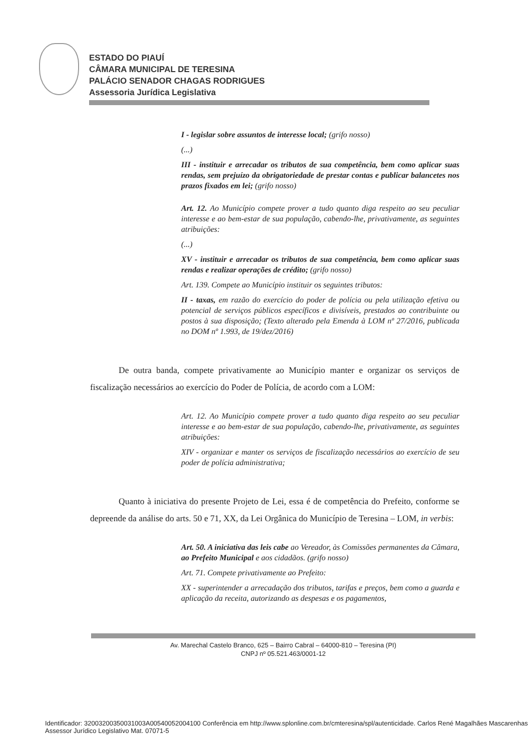ESTADO DO PIAUÍ
CÂMARA MUNICIPAL DE TERESINA
PALÁCIO SENADOR CHAGAS RODRIGUES
Assessoria Jurídica Legislativa
I - legislar sobre assuntos de interesse local; (grifo nosso)
(...)
III - instituir e arrecadar os tributos de sua competência, bem como aplicar suas rendas, sem prejuízo da obrigatoriedade de prestar contas e publicar balancetes nos prazos fixados em lei; (grifo nosso)
Art. 12. Ao Município compete prover a tudo quanto diga respeito ao seu peculiar interesse e ao bem-estar de sua população, cabendo-lhe, privativamente, as seguintes atribuições:
(...)
XV - instituir e arrecadar os tributos de sua competência, bem como aplicar suas rendas e realizar operações de crédito; (grifo nosso)
Art. 139. Compete ao Município instituir os seguintes tributos:
II - taxas, em razão do exercício do poder de polícia ou pela utilização efetiva ou potencial de serviços públicos específicos e divisíveis, prestados ao contribuinte ou postos à sua disposição; (Texto alterado pela Emenda à LOM nº 27/2016, publicada no DOM nº 1.993, de 19/dez/2016)
De outra banda, compete privativamente ao Município manter e organizar os serviços de fiscalização necessários ao exercício do Poder de Polícia, de acordo com a LOM:
Art. 12. Ao Município compete prover a tudo quanto diga respeito ao seu peculiar interesse e ao bem-estar de sua população, cabendo-lhe, privativamente, as seguintes atribuições:
XIV - organizar e manter os serviços de fiscalização necessários ao exercício de seu poder de polícia administrativa;
Quanto à iniciativa do presente Projeto de Lei, essa é de competência do Prefeito, conforme se depreende da análise do arts. 50 e 71, XX, da Lei Orgânica do Município de Teresina – LOM, in verbis:
Art. 50. A iniciativa das leis cabe ao Vereador, às Comissões permanentes da Câmara, ao Prefeito Municipal e aos cidadãos. (grifo nosso)
Art. 71. Compete privativamente ao Prefeito:
XX - superintender a arrecadação dos tributos, tarifas e preços, bem como a guarda e aplicação da receita, autorizando as despesas e os pagamentos,
Av. Marechal Castelo Branco, 625 – Bairro Cabral – 64000-810 – Teresina (PI)
CNPJ nº 05.521.463/0001-12
Identificador: 32003200350031003A00540052004100 Conferência em http://www.splonline.com.br/cmteresina/spl/autenticidade. Carlos René Magalhães Mascarenhas Assessor Jurídico Legislativo Mat. 07071-5